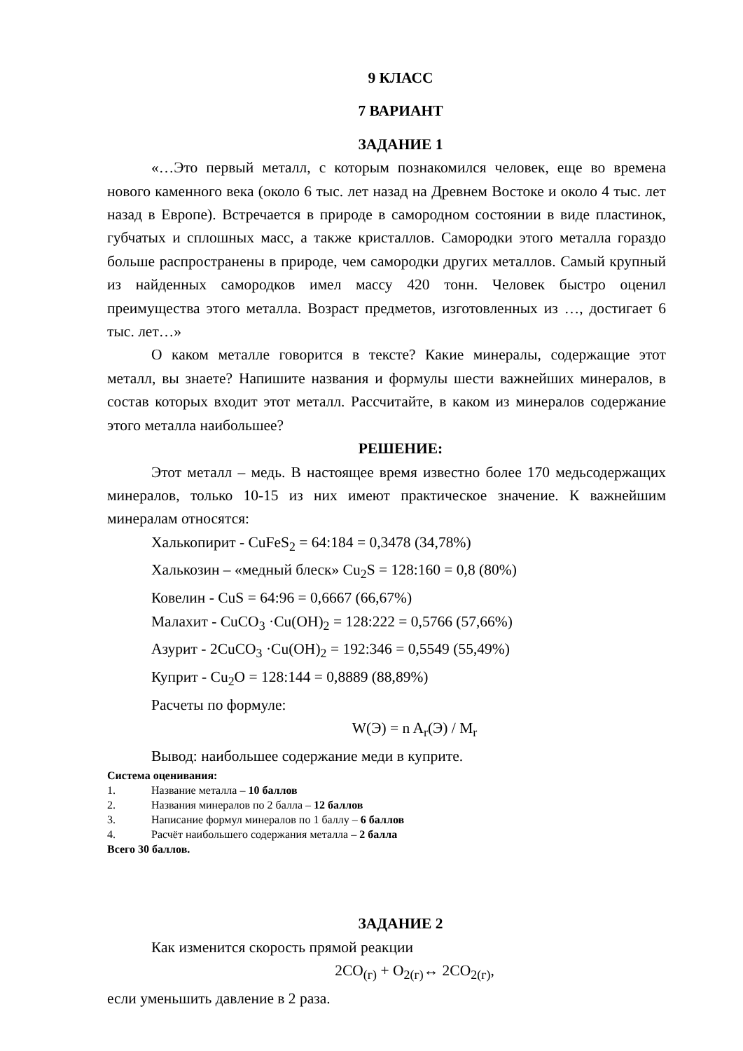9 КЛАСС
7 ВАРИАНТ
ЗАДАНИЕ 1
«…Это первый металл, с которым познакомился человек, еще во времена нового каменного века (около 6 тыс. лет назад на Древнем Востоке и около 4 тыс. лет назад в Европе). Встречается в природе в самородном состоянии в виде пластинок, губчатых и сплошных масс, а также кристаллов. Самородки этого металла гораздо больше распространены в природе, чем самородки других металлов. Самый крупный из найденных самородков имел массу 420 тонн. Человек быстро оценил преимущества этого металла. Возраст предметов, изготовленных из …, достигает 6 тыс. лет…»
О каком металле говорится в тексте? Какие минералы, содержащие этот металл, вы знаете? Напишите названия и формулы шести важнейших минералов, в состав которых входит этот металл. Рассчитайте, в каком из минералов содержание этого металла наибольшее?
РЕШЕНИЕ:
Этот металл – медь. В настоящее время известно более 170 медьсодержащих минералов, только 10-15 из них имеют практическое значение. К важнейшим минералам относятся:
Халькопирит - CuFeS<sub>2</sub> = 64:184 = 0,3478 (34,78%)
Халькозин – «медный блеск» Cu<sub>2</sub>S = 128:160 = 0,8 (80%)
Ковелин - CuS = 64:96 = 0,6667 (66,67%)
Малахит - CuCO<sub>3</sub> ·Cu(OH)<sub>2</sub> = 128:222 = 0,5766 (57,66%)
Азурит - 2CuCO<sub>3</sub> ·Cu(OH)<sub>2</sub> = 192:346 = 0,5549 (55,49%)
Куприт - Cu<sub>2</sub>O = 128:144 = 0,8889 (88,89%)
Расчеты по формуле:
W(Э) = n A<sub>r</sub>(Э) / M<sub>r</sub>
Вывод: наибольшее содержание меди в куприте.
Система оценивания:
1. Название металла – 10 баллов
2. Названия минералов по 2 балла – 12 баллов
3. Написание формул минералов по 1 баллу – 6 баллов
4. Расчёт наибольшего содержания металла – 2 балла
Всего 30 баллов.
ЗАДАНИЕ 2
Как изменится скорость прямой реакции
2CO<sub>(г)</sub> + O<sub>2(г)</sub>↔ 2CO<sub>2(г)</sub>,
если уменьшить давление в 2 раза.